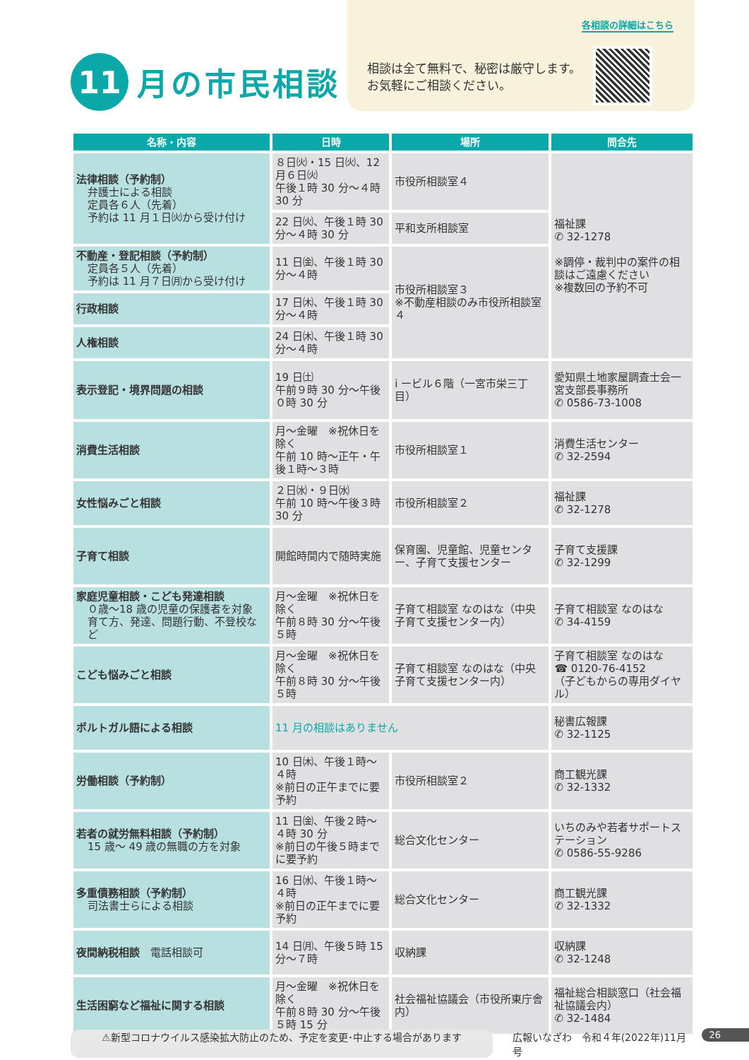11
月の市民相談
各相談の詳細はこちら
相談は全て無料で、秘密は厳守します。
お気軽にご相談ください。
| 名称・内容 | 日時 | 場所 | 問合先 |
| --- | --- | --- | --- |
| 法律相談（予約制） 弁護士による相談 定員各６人（先着） 予約は 11 月１日㈫から受け付け | ８日㈫・15 日㈫、12 月６日㈫ 午後１時 30 分～４時 30 分 | 市役所相談室４ | 福祉課 ✆ 32-1278 ※調停・裁判中の案件の相談はご遠慮ください ※複数回の予約不可 |
| | 22 日㈫、午後１時 30 分～４時 30 分 | 平和支所相談室 | |
| 不動産・登記相談（予約制） 定員各５人（先着） 予約は 11 月７日㈪から受け付け | 11 日㈮、午後１時 30 分～４時 | 市役所相談室３ ※不動産相談のみ市役所相談室４ | |
| 行政相談 | 17 日㈭、午後１時 30 分～４時 | | |
| 人権相談 | 24 日㈭、午後１時 30 分～４時 | | |
| 表示登記・境界問題の相談 | 19 日㈯ 午前９時 30 分～午後０時 30 分 | i ービル６階（一宮市栄三丁目） | 愛知県土地家屋調査士会一宮支部長事務所 ✆ 0586-73-1008 |
| 消費生活相談 | 月～金曜 ※祝休日を除く 午前 10 時～正午・午後１時～３時 | 市役所相談室１ | 消費生活センター ✆ 32-2594 |
| 女性悩みごと相談 | ２日㈬・９日㈬ 午前 10 時～午後３時 30 分 | 市役所相談室２ | 福祉課 ✆ 32-1278 |
| 子育て相談 | 開館時間内で随時実施 | 保育園、児童館、児童センター、子育て支援センター | 子育て支援課 ✆ 32-1299 |
| 家庭児童相談・こども発達相談 ０歳～18 歳の児童の保護者を対象 育て方、発達、問題行動、不登校など | 月～金曜 ※祝休日を除く 午前８時 30 分～午後５時 | 子育て相談室 なのはな（中央子育て支援センター内） | 子育て相談室 なのはな ✆ 34-4159 |
| こども悩みごと相談 | 月～金曜 ※祝休日を除く 午前８時 30 分～午後５時 | 子育て相談室 なのはな（中央子育て支援センター内） | 子育て相談室 なのはな ☎ 0120-76-4152 （子どもからの専用ダイヤル） |
| ポルトガル語による相談 | 11 月の相談はありません | | 秘書広報課 ✆ 32-1125 |
| 労働相談（予約制） | 10 日㈭、午後１時～４時 ※前日の正午までに要予約 | 市役所相談室２ | 商工観光課 ✆ 32-1332 |
| 若者の就労無料相談（予約制） 15 歳～ 49 歳の無職の方を対象 | 11 日㈮、午後２時～４時 30 分 ※前日の午後５時までに要予約 | 総合文化センター | いちのみや若者サポートステーション ✆ 0586-55-9286 |
| 多重債務相談（予約制） 司法書士らによる相談 | 16 日㈬、午後１時～４時 ※前日の正午までに要予約 | 総合文化センター | 商工観光課 ✆ 32-1332 |
| 夜間納税相談 電話相談可 | 14 日㈪、午後５時 15 分～７時 | 収納課 | 収納課 ✆ 32-1248 |
| 生活困窮など福祉に関する相談 | 月～金曜 ※祝休日を除く 午前８時 30 分～午後５時 15 分 | 社会福祉協議会（市役所東庁舎内） | 福祉総合相談窓口（社会福祉協議会内） ✆ 32-1484 |
⚠新型コロナウイルス感染拡大防止のため、予定を変更･中止する場合があります 広報いなざわ　令和４年(2022年)11月号 26